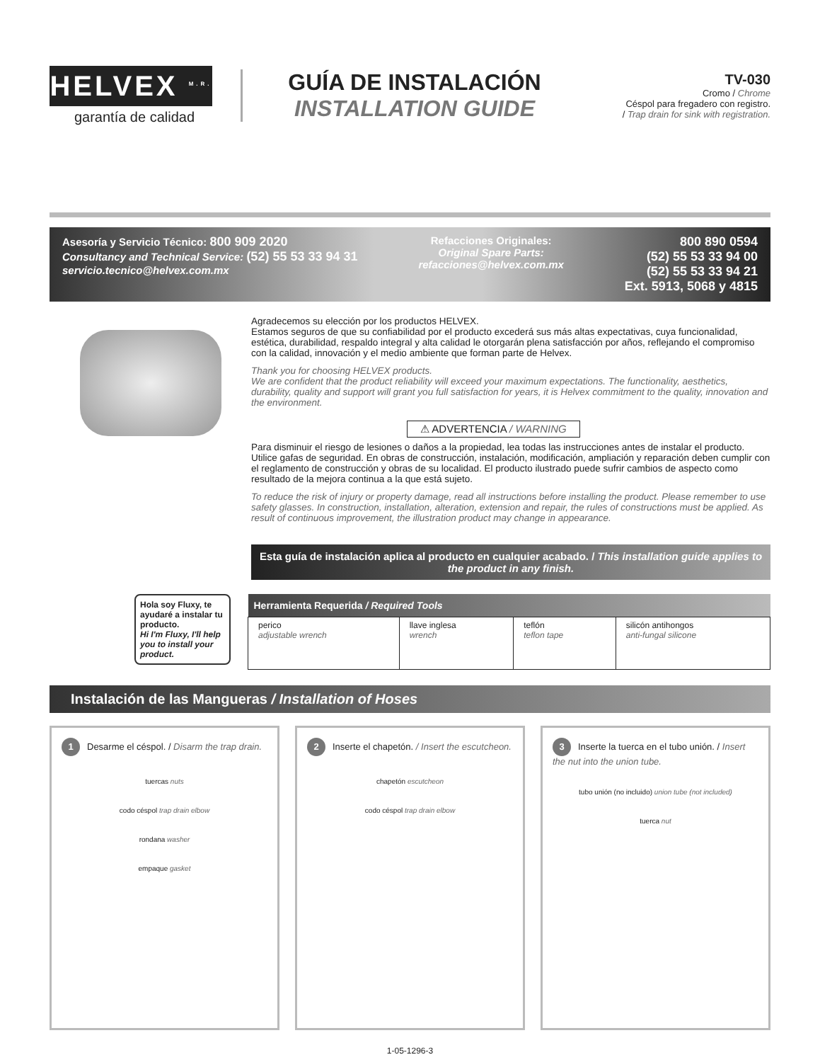HELVEX <sup>M.R.</sup>
garantía de calidad
GUÍA DE INSTALACIÓN
INSTALLATION GUIDE
TV-030
Cromo / Chrome
Céspol para fregadero con registro.
/ Trap drain for sink with registration.
Asesoría y Servicio Técnico: 800 909 2020
Consultancy and Technical Service: (52) 55 53 33 94 31
servicio.tecnico@helvex.com.mx
Refacciones Originales:
Original Spare Parts:
refacciones@helvex.com.mx
800 890 0594
(52) 55 53 33 94 00
(52) 55 53 33 94 21
Ext. 5913, 5068 y 4815
Agradecemos su elección por los productos HELVEX.
Estamos seguros de que su confiabilidad por el producto excederá sus más altas expectativas, cuya funcionalidad, estética, durabilidad, respaldo integral y alta calidad le otorgarán plena satisfacción por años, reflejando el compromiso con la calidad, innovación y el medio ambiente que forman parte de Helvex.
Thank you for choosing HELVEX products.
We are confident that the product reliability will exceed your maximum expectations. The functionality, aesthetics, durability, quality and support will grant you full satisfaction for years, it is Helvex commitment to the quality, innovation and the environment.
⚠ ADVERTENCIA / WARNING
Para disminuir el riesgo de lesiones o daños a la propiedad, lea todas las instrucciones antes de instalar el producto. Utilice gafas de seguridad. En obras de construcción, instalación, modificación, ampliación y reparación deben cumplir con el reglamento de construcción y obras de su localidad. El producto ilustrado puede sufrir cambios de aspecto como resultado de la mejora continua a la que está sujeto.
To reduce the risk of injury or property damage, read all instructions before installing the product. Please remember to use safety glasses. In construction, installation, alteration, extension and repair, the rules of constructions must be applied. As result of continuous improvement, the illustration product may change in appearance.
Esta guía de instalación aplica al producto en cualquier acabado. / This installation guide applies to the product in any finish.
Hola soy Fluxy, te ayudaré a instalar tu producto.
Hi I'm Fluxy, I'll help you to install your product.
| Herramienta Requerida / Required Tools | | | |
| --- | --- | --- | --- |
| perico adjustable wrench | llave inglesa wrench | teflón teflon tape | silicón antihongos anti-fungal silicone |
Instalación de las Mangueras / Installation of Hoses
1 Desarme el céspol. / Disarm the trap drain.
tuercas nuts
codo céspol trap drain elbow
rondana washer
empaque gasket
2 Inserte el chapetón. / Insert the escutcheon.
chapetón escutcheon
codo céspol trap drain elbow
3 Inserte la tuerca en el tubo unión. / Insert the nut into the union tube.
tubo unión (no incluido) union tube (not included)
tuerca nut
1-05-1296-3